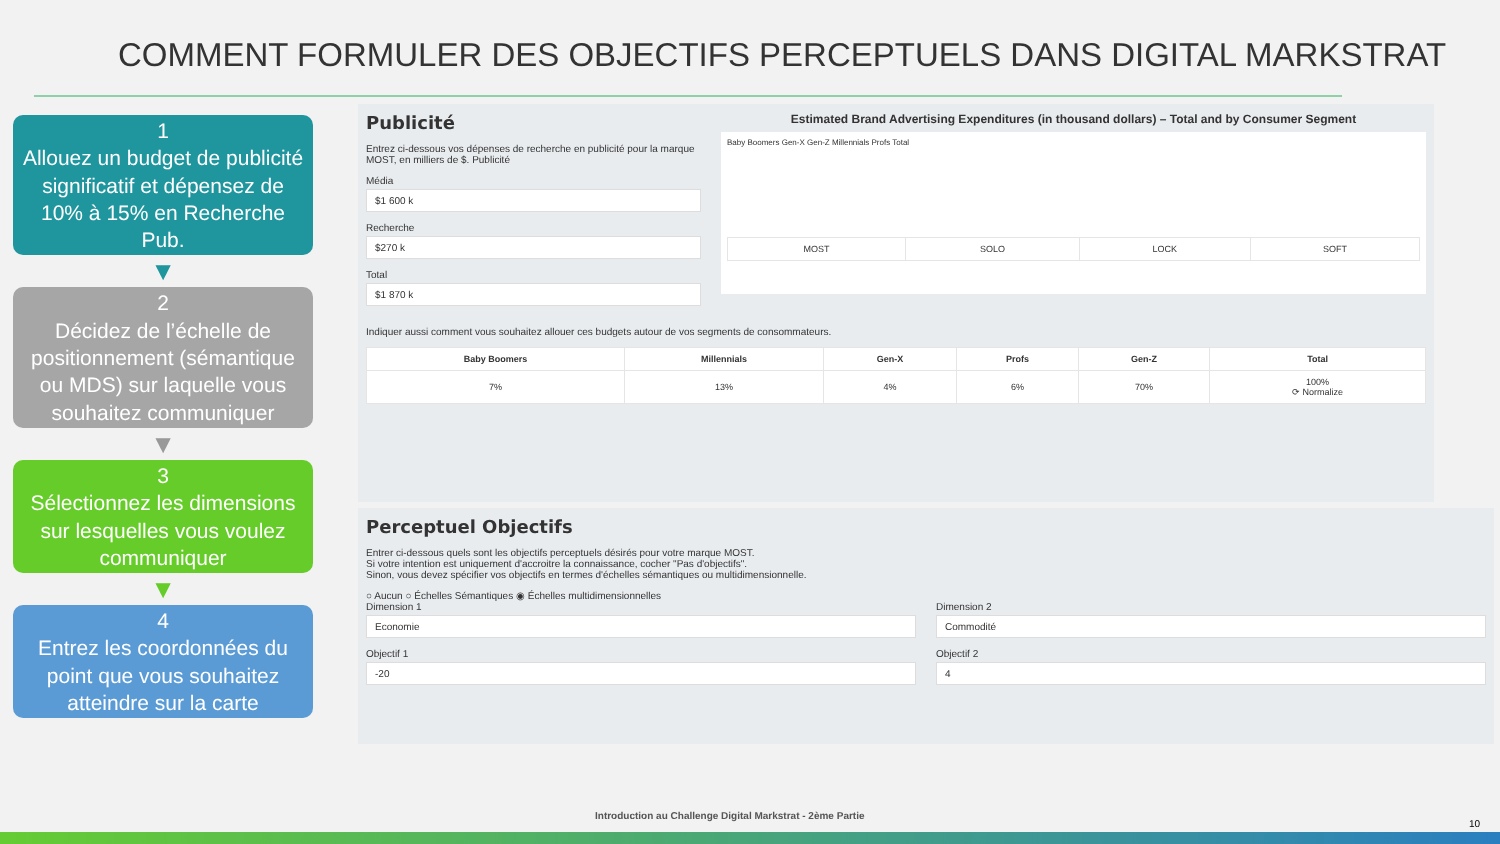COMMENT FORMULER DES OBJECTIFS PERCEPTUELS DANS DIGITAL MARKSTRAT
1
Allouez un budget de publicité significatif et dépensez de 10% à 15% en Recherche Pub.
▼
2
Décidez de l’échelle de positionnement (sémantique ou MDS) sur laquelle vous souhaitez communiquer
▼
3
Sélectionnez les dimensions sur lesquelles vous voulez communiquer
▼
4
Entrez les coordonnées du point que vous souhaitez atteindre sur la carte
Publicité
Entrez ci-dessous vos dépenses de recherche en publicité pour la marque MOST, en milliers de $. Publicité
Média
$1 600 k
Recherche
$270 k
Total
$1 870 k
Estimated Brand Advertising Expenditures (in thousand dollars) – Total and by Consumer Segment
Baby Boomers Gen-X Gen-Z Millennials Profs Total
| MOST | SOLO | LOCK | SOFT |
Indiquer aussi comment vous souhaitez allouer ces budgets autour de vos segments de consommateurs.
| Baby Boomers | Millennials | Gen-X | Profs | Gen-Z | Total |
| --- | --- | --- | --- | --- | --- |
| 7% | 13% | 4% | 6% | 70% | 100% ⟳ Normalize |
Perceptuel Objectifs
Entrer ci-dessous quels sont les objectifs perceptuels désirés pour votre marque MOST.
Si votre intention est uniquement d'accroitre la connaissance, cocher "Pas d'objectifs".
Sinon, vous devez spécifier vos objectifs en termes d'échelles sémantiques ou multidimensionnelle.
○ Aucun ○ Échelles Sémantiques ◉ Échelles multidimensionnelles
Dimension 1
Economie
Objectif 1
-20
Dimension 2
Commodité
Objectif 2
4
Introduction au Challenge Digital Markstrat - 2ème Partie
10